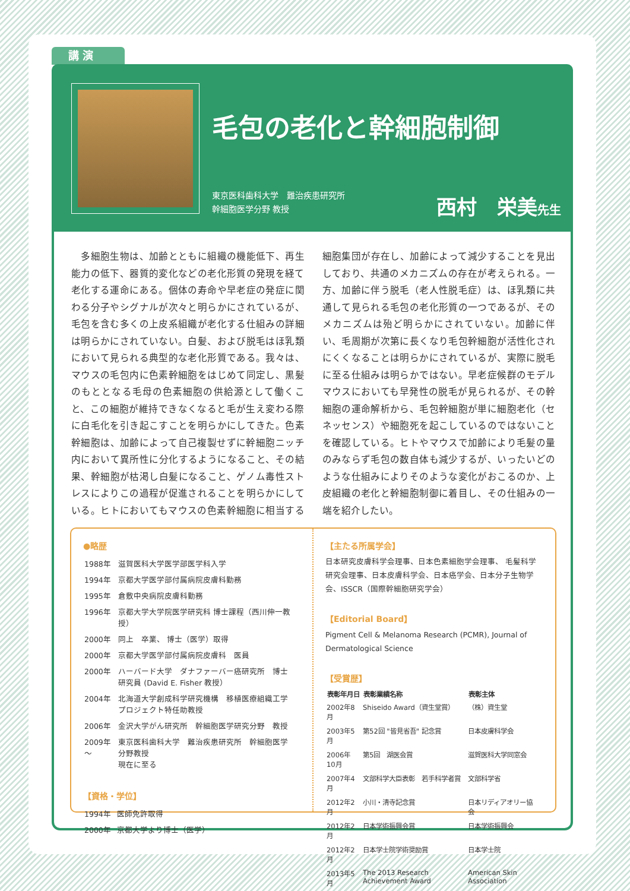講 演
毛包の老化と幹細胞制御
東京医科歯科大学　難治疾患研究所
幹細胞医学分野 教授
西村　栄美先生
　多細胞生物は、加齢とともに組織の機能低下、再生能力の低下、器質的変化などの老化形質の発現を経て老化する運命にある。個体の寿命や早老症の発症に関わる分子やシグナルが次々と明らかにされているが、毛包を含む多くの上皮系組織が老化する仕組みの詳細は明らかにされていない。白髪、および脱毛はほ乳類において見られる典型的な老化形質である。我々は、マウスの毛包内に色素幹細胞をはじめて同定し、黒髪のもととなる毛母の色素細胞の供給源として働くこと、この細胞が維持できなくなると毛が生え変わる際に白毛化を引き起こすことを明らかにしてきた。色素幹細胞は、加齢によって自己複製せずに幹細胞ニッチ内において異所性に分化するようになること、その結果、幹細胞が枯渇し白髪になること、ゲノム毒性ストレスによりこの過程が促進されることを明らかにしている。ヒトにおいてもマウスの色素幹細胞に相当する細胞集団が存在し、加齢によって減少することを見出しており、共通のメカニズムの存在が考えられる。一方、加齢に伴う脱毛（老人性脱毛症）は、ほ乳類に共通して見られる毛包の老化形質の一つであるが、そのメカニズムは殆ど明らかにされていない。加齢に伴い、毛周期が次第に長くなり毛包幹細胞が活性化されにくくなることは明らかにされているが、実際に脱毛に至る仕組みは明らかではない。早老症候群のモデルマウスにおいても早発性の脱毛が見られるが、その幹細胞の運命解析から、毛包幹細胞が単に細胞老化（セネッセンス）や細胞死を起こしているのではないことを確認している。ヒトやマウスで加齢により毛髪の量のみならず毛包の数自体も減少するが、いったいどのような仕組みによりそのような変化がおこるのか、上皮組織の老化と幹細胞制御に着目し、その仕組みの一端を紹介したい。
●略歴
| 1988年 | 滋賀医科大学医学部医学科入学 |
| 1994年 | 京都大学医学部付属病院皮膚科勤務 |
| 1995年 | 倉敷中央病院皮膚科勤務 |
| 1996年 | 京都大学大学院医学研究科 博士課程（西川伸一教授） |
| 2000年 | 同上 卒業、 博士（医学）取得 |
| 2000年 | 京都大学医学部付属病院皮膚科 医員 |
| 2000年 | ハーバード大学 ダナファーバー癌研究所 博士研究員 (David E. Fisher 教授） |
| 2004年 | 北海道大学創成科学研究機構 移植医療組織工学プロジェクト特任助教授 |
| 2006年 | 金沢大学がん研究所 幹細胞医学研究分野 教授 |
| 2009年～ | 東京医科歯科大学 難治疾患研究所 幹細胞医学分野教授 現在に至る |
【資格・学位】
| 1994年 | 医師免許取得 |
| 2000年 | 京都大学より博士（医学） |
【主たる所属学会】
日本研究皮膚科学会理事、日本色素細胞学会理事、 毛髪科学研究会理事、日本皮膚科学会、日本癌学会、日本分子生物学会、ISSCR（国際幹細胞研究学会）
【Editorial Board】
Pigment Cell & Melanoma Research (PCMR), Journal of Dermatological Science
【受賞歴】
| 表彰年月日 | 表彰業績名称 | 表彰主体 |
| --- | --- | --- |
| 2002年8月 | Shiseido Award（資生堂賞） | （株）資生堂 |
| 2003年5月 | 第52回 "皆見省吾" 記念賞 | 日本皮膚科学会 |
| 2006年10月 | 第5回 湖医会賞 | 滋賀医科大学同窓会 |
| 2007年4月 | 文部科学大臣表彰 若手科学者賞 | 文部科学省 |
| 2012年2月 | 小川・清寺記念賞 | 日本リディアオリー協会 |
| 2012年2月 | 日本学術振興会賞 | 日本学術振興会 |
| 2012年2月 | 日本学士院学術奨励賞 | 日本学士院 |
| 2013年5月 | The 2013 Research Achievement Award | American Skin Association |